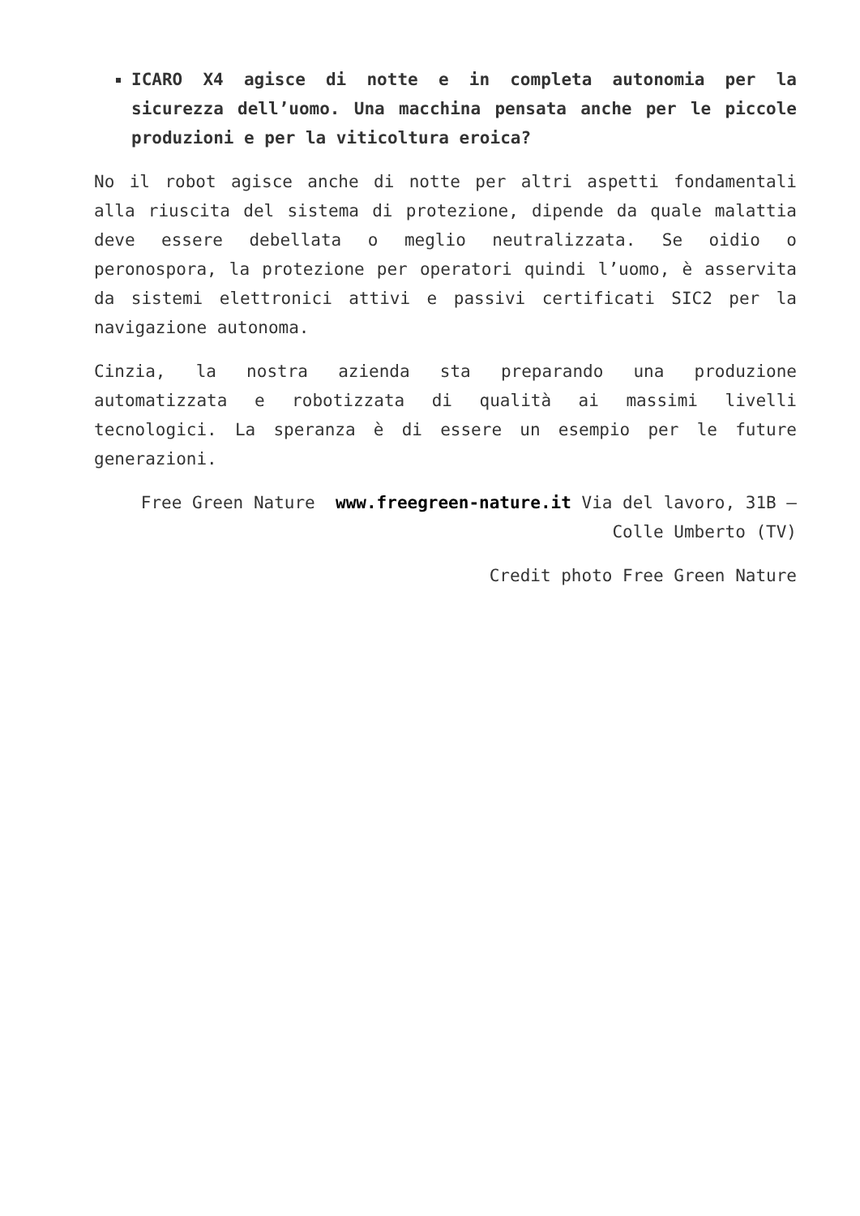ICARO X4 agisce di notte e in completa autonomia per la sicurezza dell’uomo. Una macchina pensata anche per le piccole produzioni e per la viticoltura eroica?
No il robot agisce anche di notte per altri aspetti fondamentali alla riuscita del sistema di protezione, dipende da quale malattia deve essere debellata o meglio neutralizzata. Se oidio o peronospora, la protezione per operatori quindi l’uomo, è asservita da sistemi elettronici attivi e passivi certificati SIC2 per la navigazione autonoma.
Cinzia, la nostra azienda sta preparando una produzione automatizzata e robotizzata di qualità ai massimi livelli tecnologici. La speranza è di essere un esempio per le future generazioni.
Free Green Nature www.freegreen-nature.it Via del lavoro, 31B – Colle Umberto (TV)
Credit photo Free Green Nature